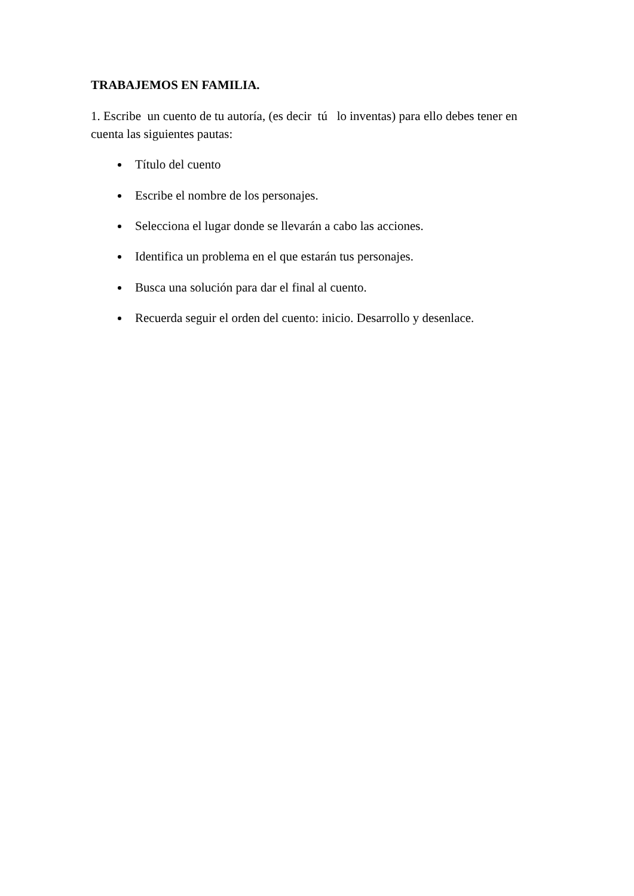TRABAJEMOS EN FAMILIA.
1. Escribe un cuento de tu autoría, (es decir tú lo inventas) para ello debes tener en cuenta las siguientes pautas:
Título del cuento
Escribe el nombre de los personajes.
Selecciona el lugar donde se llevarán a cabo las acciones.
Identifica un problema en el que estarán tus personajes.
Busca una solución para dar el final al cuento.
Recuerda seguir el orden del cuento: inicio. Desarrollo y desenlace.